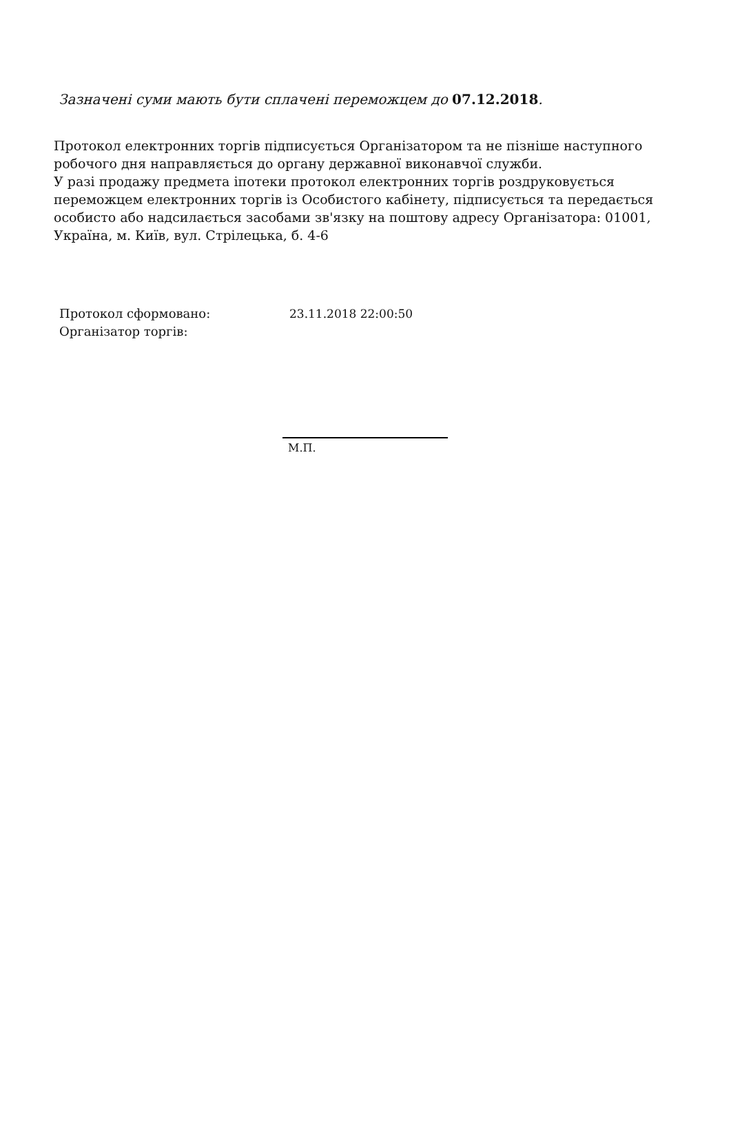Зазначені суми мають бути сплачені переможцем до 07.12.2018.
Протокол електронних торгів підписується Організатором та не пізніше наступного робочого дня направляється до органу державної виконавчої служби.
У разі продажу предмета іпотеки протокол електронних торгів роздруковується переможцем електронних торгів із Особистого кабінету, підписується та передається особисто або надсилається засобами зв'язку на поштову адресу Організатора: 01001, Україна, м. Київ, вул. Стрілецька, б. 4-6
Протокол сформовано: 23.11.2018 22:00:50
Організатор торгів:
М.П.